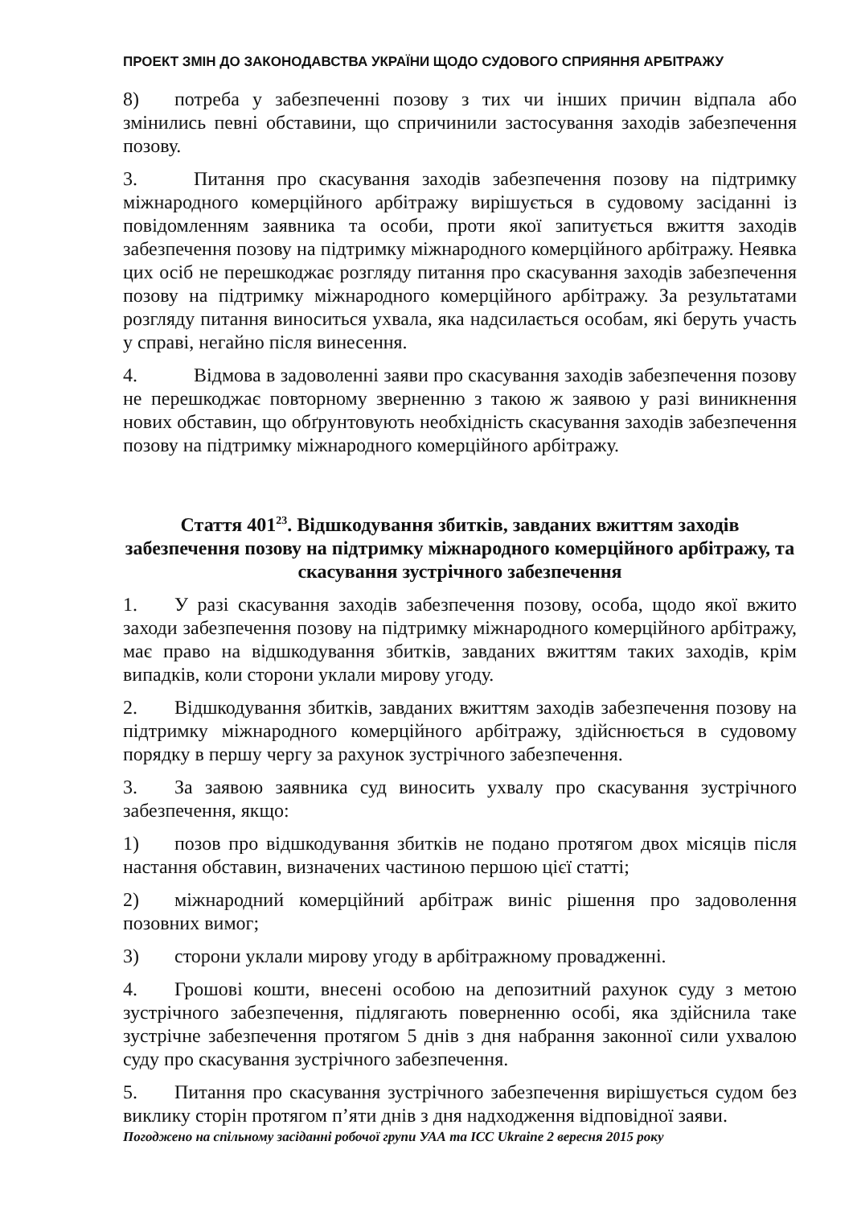ПРОЕКТ ЗМІН ДО ЗАКОНОДАВСТВА УКРАЇНИ ЩОДО СУДОВОГО СПРИЯННЯ АРБІТРАЖУ
8) потреба у забезпеченні позову з тих чи інших причин відпала або змінились певні обставини, що спричинили застосування заходів забезпечення позову.
3. Питання про скасування заходів забезпечення позову на підтримку міжнародного комерційного арбітражу вирішується в судовому засіданні із повідомленням заявника та особи, проти якої запитується вжиття заходів забезпечення позову на підтримку міжнародного комерційного арбітражу. Неявка цих осіб не перешкоджає розгляду питання про скасування заходів забезпечення позову на підтримку міжнародного комерційного арбітражу. За результатами розгляду питання виноситься ухвала, яка надсилається особам, які беруть участь у справі, негайно після винесення.
4. Відмова в задоволенні заяви про скасування заходів забезпечення позову не перешкоджає повторному зверненню з такою ж заявою у разі виникнення нових обставин, що обґрунтовують необхідність скасування заходів забезпечення позову на підтримку міжнародного комерційного арбітражу.
Стаття 401<sup>23</sup>. Відшкодування збитків, завданих вжиттям заходів забезпечення позову на підтримку міжнародного комерційного арбітражу, та скасування зустрічного забезпечення
1. У разі скасування заходів забезпечення позову, особа, щодо якої вжито заходи забезпечення позову на підтримку міжнародного комерційного арбітражу, має право на відшкодування збитків, завданих вжиттям таких заходів, крім випадків, коли сторони уклали мирову угоду.
2. Відшкодування збитків, завданих вжиттям заходів забезпечення позову на підтримку міжнародного комерційного арбітражу, здійснюється в судовому порядку в першу чергу за рахунок зустрічного забезпечення.
3. За заявою заявника суд виносить ухвалу про скасування зустрічного забезпечення, якщо:
1) позов про відшкодування збитків не подано протягом двох місяців після настання обставин, визначених частиною першою цієї статті;
2) міжнародний комерційний арбітраж виніс рішення про задоволення позовних вимог;
3) сторони уклали мирову угоду в арбітражному провадженні.
4. Грошові кошти, внесені особою на депозитний рахунок суду з метою зустрічного забезпечення, підлягають поверненню особі, яка здійснила таке зустрічне забезпечення протягом 5 днів з дня набрання законної сили ухвалою суду про скасування зустрічного забезпечення.
5. Питання про скасування зустрічного забезпечення вирішується судом без виклику сторін протягом п’яти днів з дня надходження відповідної заяви.
Погоджено на спільному засіданні робочої групи УАА та ICC Ukraine 2 вересня 2015 року